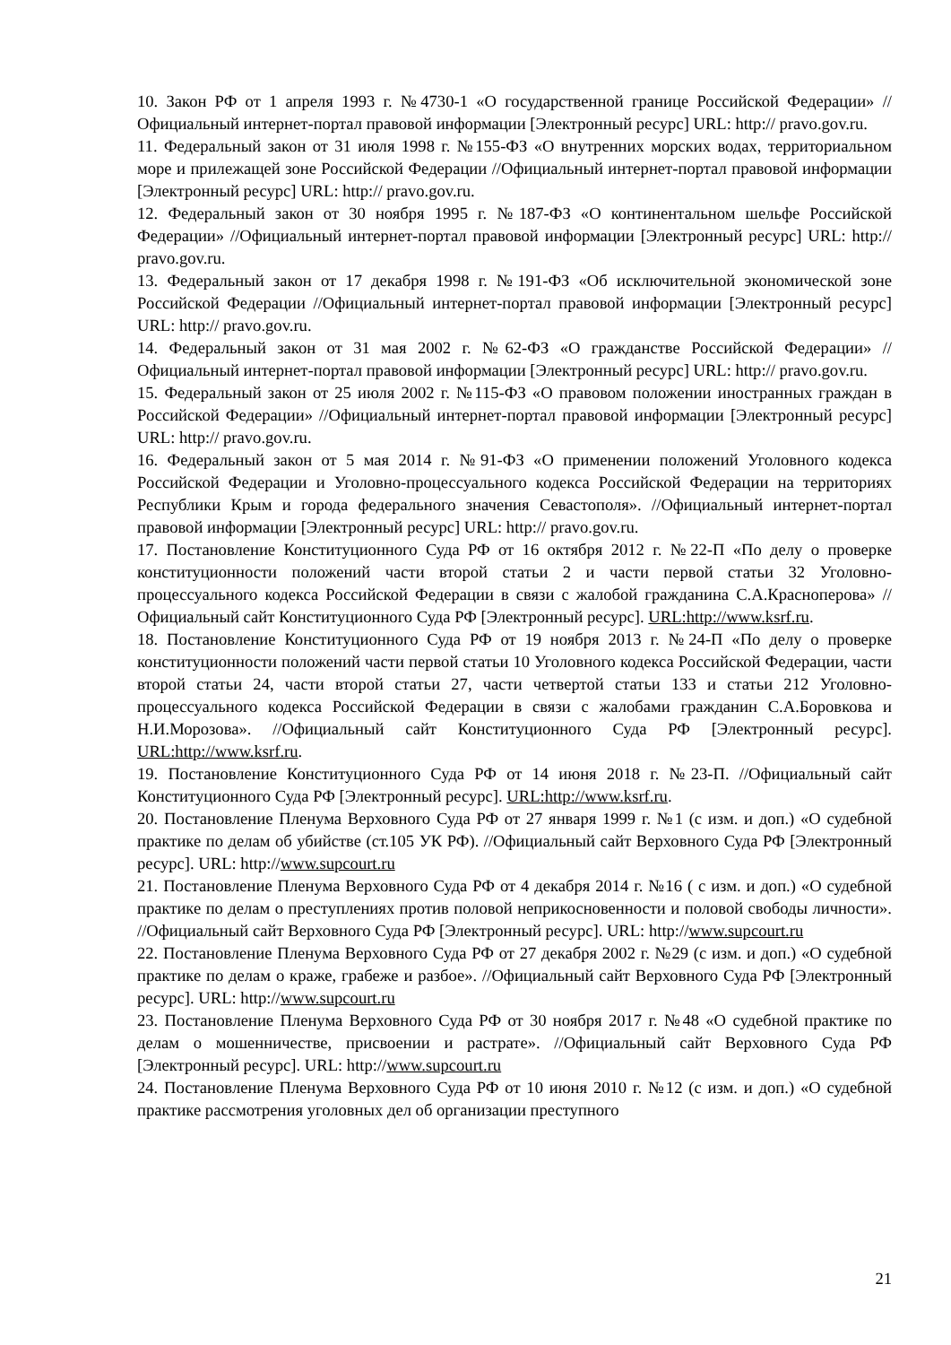10. Закон РФ от 1 апреля 1993 г. №4730-1 «О государственной границе Российской Федерации» //Официальный интернет-портал правовой информации [Электронный ресурс] URL: http:// pravo.gov.ru.
11. Федеральный закон от 31 июля 1998 г. №155-ФЗ «О внутренних морских водах, территориальном море и прилежащей зоне Российской Федерации //Официальный интернет-портал правовой информации [Электронный ресурс] URL: http:// pravo.gov.ru.
12. Федеральный закон от 30 ноября 1995 г. №187-ФЗ «О континентальном шельфе Российской Федерации» //Официальный интернет-портал правовой информации [Электронный ресурс] URL: http:// pravo.gov.ru.
13. Федеральный закон от 17 декабря 1998 г. №191-ФЗ «Об исключительной экономической зоне Российской Федерации //Официальный интернет-портал правовой информации [Электронный ресурс] URL: http:// pravo.gov.ru.
14. Федеральный закон от 31 мая 2002 г. №62-ФЗ «О гражданстве Российской Федерации» //Официальный интернет-портал правовой информации [Электронный ресурс] URL: http:// pravo.gov.ru.
15. Федеральный закон от 25 июля 2002 г. №115-ФЗ «О правовом положении иностранных граждан в Российской Федерации» //Официальный интернет-портал правовой информации [Электронный ресурс] URL: http:// pravo.gov.ru.
16. Федеральный закон от 5 мая 2014 г. №91-ФЗ «О применении положений Уголовного кодекса Российской Федерации и Уголовно-процессуального кодекса Российской Федерации на территориях Республики Крым и города федерального значения Севастополя». //Официальный интернет-портал правовой информации [Электронный ресурс] URL: http:// pravo.gov.ru.
17. Постановление Конституционного Суда РФ от 16 октября 2012 г. №22-П «По делу о проверке конституционности положений части второй статьи 2 и части первой статьи 32 Уголовно-процессуального кодекса Российской Федерации в связи с жалобой гражданина С.А.Красноперова» //Официальный сайт Конституционного Суда РФ [Электронный ресурс]. URL:http://www.ksrf.ru.
18. Постановление Конституционного Суда РФ от 19 ноября 2013 г. №24-П «По делу о проверке конституционности положений части первой статьи 10 Уголовного кодекса Российской Федерации, части второй статьи 24, части второй статьи 27, части четвертой статьи 133 и статьи 212 Уголовно-процессуального кодекса Российской Федерации в связи с жалобами гражданин С.А.Боровкова и Н.И.Морозова». //Официальный сайт Конституционного Суда РФ [Электронный ресурс]. URL:http://www.ksrf.ru.
19. Постановление Конституционного Суда РФ от 14 июня 2018 г. №23-П. //Официальный сайт Конституционного Суда РФ [Электронный ресурс]. URL:http://www.ksrf.ru.
20. Постановление Пленума Верховного Суда РФ от 27 января 1999 г. №1 (с изм. и доп.) «О судебной практике по делам об убийстве (ст.105 УК РФ). //Официальный сайт Верховного Суда РФ [Электронный ресурс]. URL: http://www.supcourt.ru
21. Постановление Пленума Верховного Суда РФ от 4 декабря 2014 г. №16 ( с изм. и доп.) «О судебной практике по делам о преступлениях против половой неприкосновенности и половой свободы личности». //Официальный сайт Верховного Суда РФ [Электронный ресурс]. URL: http://www.supcourt.ru
22. Постановление Пленума Верховного Суда РФ от 27 декабря 2002 г. №29 (с изм. и доп.) «О судебной практике по делам о краже, грабеже и разбое». //Официальный сайт Верховного Суда РФ [Электронный ресурс]. URL: http://www.supcourt.ru
23. Постановление Пленума Верховного Суда РФ от 30 ноября 2017 г. №48 «О судебной практике по делам о мошенничестве, присвоении и растрате». //Официальный сайт Верховного Суда РФ [Электронный ресурс]. URL: http://www.supcourt.ru
24. Постановление Пленума Верховного Суда РФ от 10 июня 2010 г. №12 (с изм. и доп.) «О судебной практике рассмотрения уголовных дел об организации преступного
21